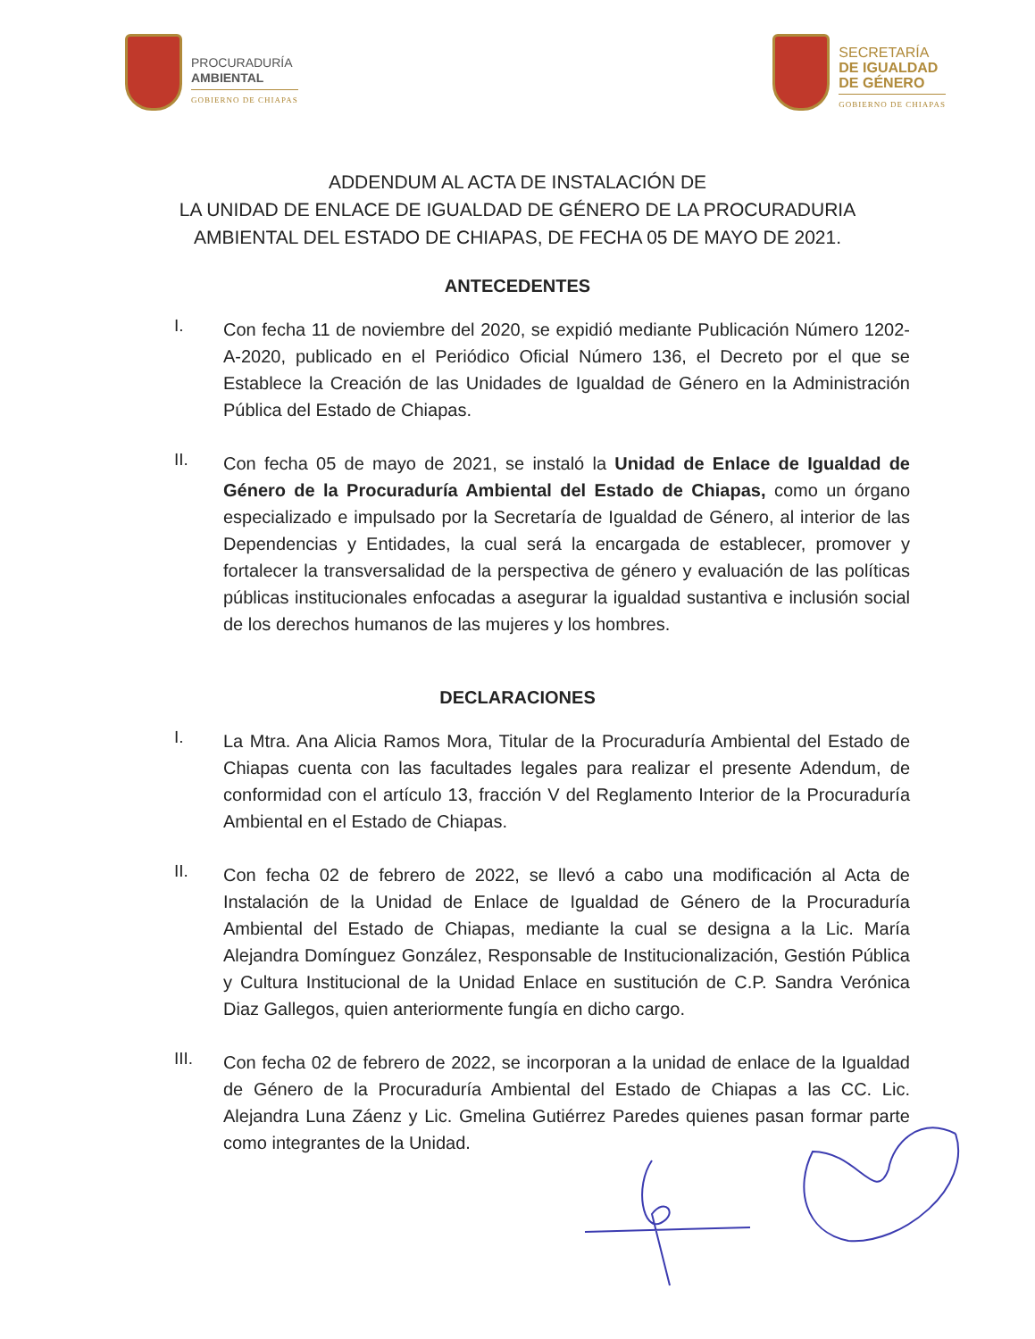PROCURADURÍA
AMBIENTAL
GOBIERNO DE CHIAPAS
SECRETARÍA
DE IGUALDAD
DE GÉNERO
GOBIERNO DE CHIAPAS
ADDENDUM AL ACTA DE INSTALACIÓN DE
LA UNIDAD DE ENLACE DE IGUALDAD DE GÉNERO DE LA PROCURADURIA
AMBIENTAL DEL ESTADO DE CHIAPAS, DE FECHA 05 DE MAYO DE 2021.
ANTECEDENTES
I.
Con fecha 11 de noviembre del 2020, se expidió mediante Publicación Número 1202-A-2020, publicado en el Periódico Oficial Número 136, el Decreto por el que se Establece la Creación de las Unidades de Igualdad de Género en la Administración Pública del Estado de Chiapas.
II.
Con fecha 05 de mayo de 2021, se instaló la Unidad de Enlace de Igualdad de Género de la Procuraduría Ambiental del Estado de Chiapas, como un órgano especializado e impulsado por la Secretaría de Igualdad de Género, al interior de las Dependencias y Entidades, la cual será la encargada de establecer, promover y fortalecer la transversalidad de la perspectiva de género y evaluación de las políticas públicas institucionales enfocadas a asegurar la igualdad sustantiva e inclusión social de los derechos humanos de las mujeres y los hombres.
DECLARACIONES
I.
La Mtra. Ana Alicia Ramos Mora, Titular de la Procuraduría Ambiental del Estado de Chiapas cuenta con las facultades legales para realizar el presente Adendum, de conformidad con el artículo 13, fracción V del Reglamento Interior de la Procuraduría Ambiental en el Estado de Chiapas.
II.
Con fecha 02 de febrero de 2022, se llevó a cabo una modificación al Acta de Instalación de la Unidad de Enlace de Igualdad de Género de la Procuraduría Ambiental del Estado de Chiapas, mediante la cual se designa a la Lic. María Alejandra Domínguez González, Responsable de Institucionalización, Gestión Pública y Cultura Institucional de la Unidad Enlace en sustitución de C.P. Sandra Verónica Diaz Gallegos, quien anteriormente fungía en dicho cargo.
III.
Con fecha 02 de febrero de 2022, se incorporan a la unidad de enlace de la Igualdad de Género de la Procuraduría Ambiental del Estado de Chiapas a las CC. Lic. Alejandra Luna Záenz y Lic. Gmelina Gutiérrez Paredes quienes pasan formar parte como integrantes de la Unidad.